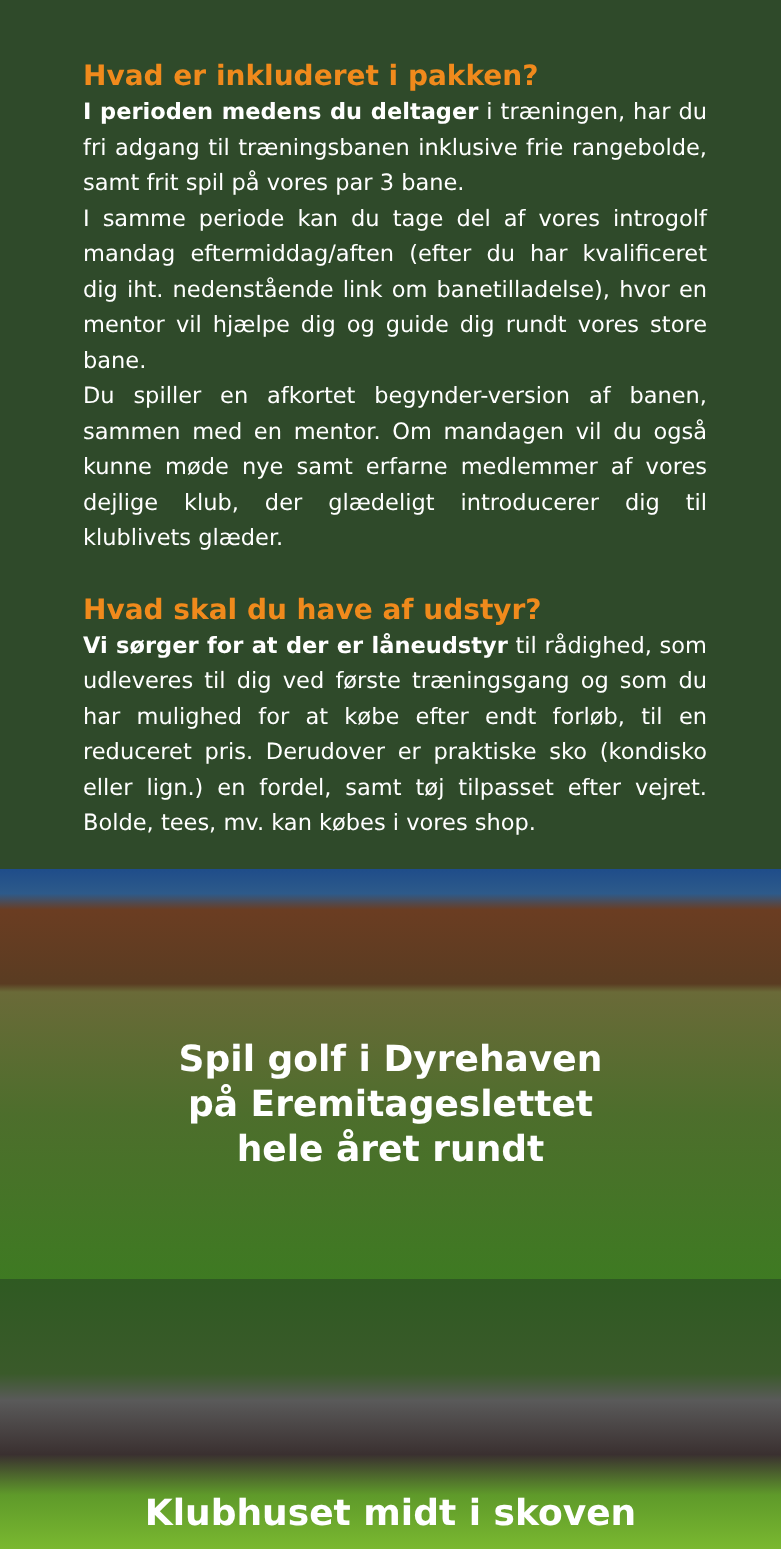Hvad er inkluderet i pakken?
I perioden medens du deltager i træningen, har du fri adgang til træningsbanen inklusive frie rangebolde, samt frit spil på vores par 3 bane.
I samme periode kan du tage del af vores introgolf mandag eftermiddag/aften (efter du har kvalificeret dig iht. nedenstående link om banetilladelse), hvor en mentor vil hjælpe dig og guide dig rundt vores store bane.
Du spiller en afkortet begynder-version af banen, sammen med en mentor. Om mandagen vil du også kunne møde nye samt erfarne medlemmer af vores dejlige klub, der glædeligt introducerer dig til klublivets glæder.
Hvad skal du have af udstyr?
Vi sørger for at der er låneudstyr til rådighed, som udleveres til dig ved første træningsgang og som du har mulighed for at købe efter endt forløb, til en reduceret pris. Derudover er praktiske sko (kondisko eller lign.) en fordel, samt tøj tilpasset efter vejret. Bolde, tees, mv. kan købes i vores shop.
Spil golf i Dyrehaven
på Eremitageslettet
hele året rundt
Klubhuset midt i skoven